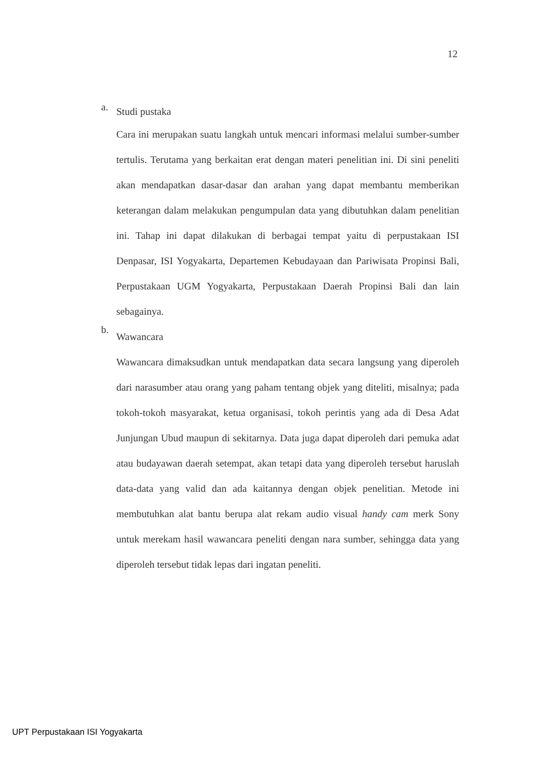12
a. Studi pustaka
Cara ini merupakan suatu langkah untuk mencari informasi melalui sumber-sumber tertulis. Terutama yang berkaitan erat dengan materi penelitian ini. Di sini peneliti akan mendapatkan dasar-dasar dan arahan yang dapat membantu memberikan keterangan dalam melakukan pengumpulan data yang dibutuhkan dalam penelitian ini. Tahap ini dapat dilakukan di berbagai tempat yaitu di perpustakaan ISI Denpasar, ISI Yogyakarta, Departemen Kebudayaan dan Pariwisata Propinsi Bali, Perpustakaan UGM Yogyakarta, Perpustakaan Daerah Propinsi Bali dan lain sebagainya.
b. Wawancara
Wawancara dimaksudkan untuk mendapatkan data secara langsung yang diperoleh dari narasumber atau orang yang paham tentang objek yang diteliti, misalnya; pada tokoh-tokoh masyarakat, ketua organisasi, tokoh perintis yang ada di Desa Adat Junjungan Ubud maupun di sekitarnya. Data juga dapat diperoleh dari pemuka adat atau budayawan daerah setempat, akan tetapi data yang diperoleh tersebut haruslah data-data yang valid dan ada kaitannya dengan objek penelitian. Metode ini membutuhkan alat bantu berupa alat rekam audio visual handy cam merk Sony untuk merekam hasil wawancara peneliti dengan nara sumber, sehingga data yang diperoleh tersebut tidak lepas dari ingatan peneliti.
UPT Perpustakaan ISI Yogyakarta